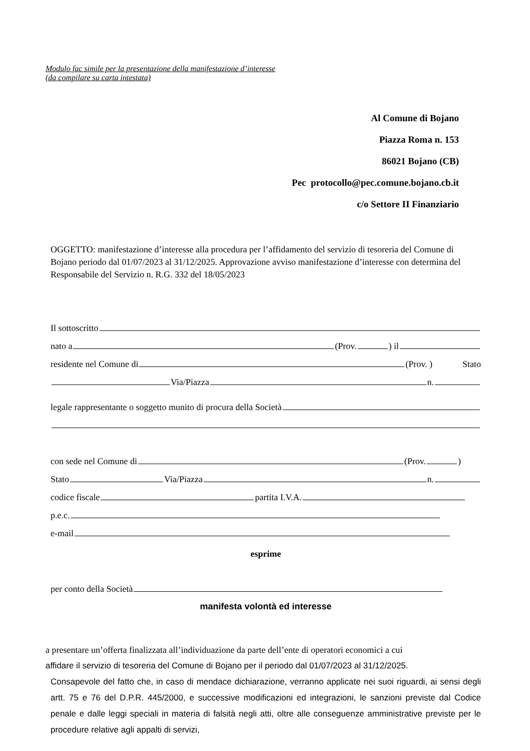Modulo fac simile per la presentazione della manifestazione d’interesse
(da compilare su carta intestata)
Al Comune di Bojano
Piazza Roma n. 153
86021 Bojano (CB)
Pec protocollo@pec.comune.bojano.cb.it
c/o Settore II Finanziario
OGGETTO: manifestazione d’interesse alla procedura per l’affidamento del servizio di tesoreria del Comune di Bojano periodo dal 01/07/2023 al 31/12/2025. Approvazione avviso manifestazione d’interesse con determina del Responsabile del Servizio n. R.G. 332 del 18/05/2023
Il sottoscritto
nato a (Prov. ) il
residente nel Comune di (Prov. ) Stato
Via/Piazza n.
legale rappresentante o soggetto munito di procura della Società
con sede nel Comune di (Prov. )
Stato Via/Piazza n.
codice fiscale partita I.V.A.
p.e.c.
e-mail
esprime
per conto della Società
manifesta volontà ed interesse
a presentare un’offerta finalizzata all’individuazione da parte dell’ente di operatori economici a cui
affidare il servizio di tesoreria del Comune di Bojano per il periodo dal 01/07/2023 al 31/12/2025.
Consapevole del fatto che, in caso di mendace dichiarazione, verranno applicate nei suoi riguardi, ai sensi degli artt. 75 e 76 del D.P.R. 445/2000, e successive modificazioni ed integrazioni, le sanzioni previste dal Codice penale e dalle leggi speciali in materia di falsità negli atti, oltre alle conseguenze amministrative previste per le procedure relative agli appalti di servizi,